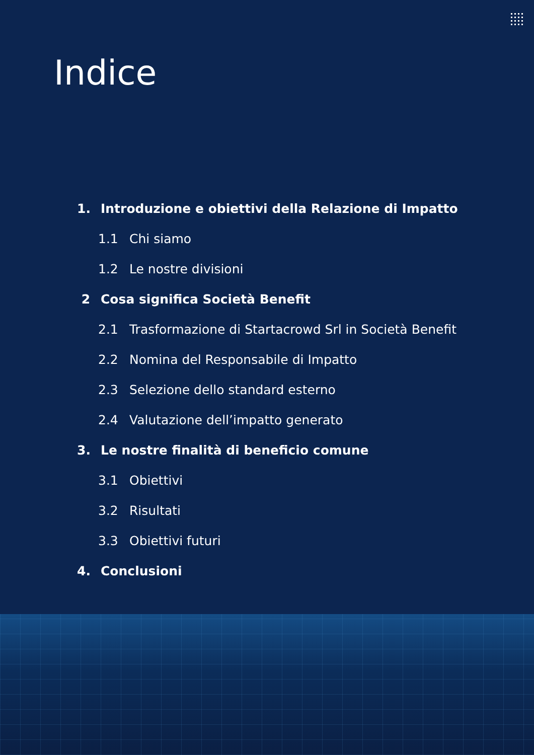Indice
1. Introduzione e obiettivi della Relazione di Impatto
1.1 Chi siamo
1.2 Le nostre divisioni
2 Cosa significa Società Benefit
2.1 Trasformazione di Startacrowd Srl in Società Benefit
2.2 Nomina del Responsabile di Impatto
2.3 Selezione dello standard esterno
2.4 Valutazione dell’impatto generato
3. Le nostre finalità di beneficio comune
3.1 Obiettivi
3.2 Risultati
3.3 Obiettivi futuri
4. Conclusioni